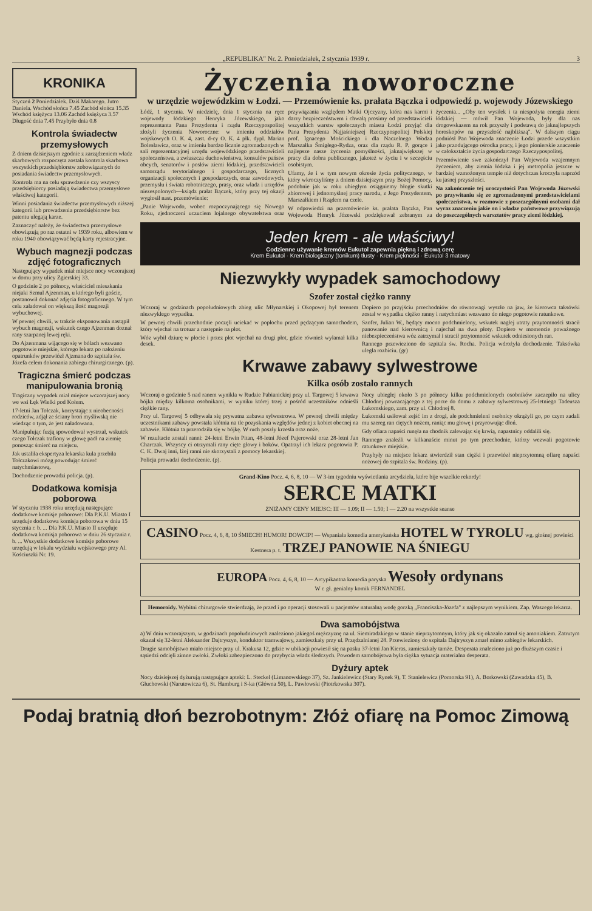„REPUBLIKA" Nr. 2. Poniedziałek, 2 stycznia 1939 r. 3
KRONIKA
Styczeń 2 Poniedziałek. Dziś Makarego. Jutro Daniela. Wschód słońca 7.45 Zachód słońca 15.35 Wschód księżyca 13.06 Zachód księżyca 3.57 Długość dnia 7.45 Przybyło dnia 0.8
Kontrola świadectw przemysłowych
Z dniem dzisiejszym zgodnie z zarządzeniem władz skarbowych rozpoczęta została kontrola skarbowa wszystkich przedsiębiorstw zobowiązanych do posiadania świadectw przemysłowych.
Kontrola ma na celu sprawdzenie czy wszyscy przedsiębiorcy posiadają świadectwa przemysłowe właściwej kategorii.
Winni posiadania świadectw przemysłowych niższej kategorii lub prowadzenia przedsiębiorstw bez patentu ulegają karze.
Zaznaczyć należy, że świadectwa przemysłowe obowiązują po raz ostatni w 1939 roku, albowiem w roku 1940 obowiązywać będą karty rejestracyjne.
Wybuch magnezji podczas zdjęć fotograficznych
Następujący wypadek miał miejsce nocy wczorajszej w domu przy ulicy Zgierskiej 33.
O godzinie 2 po północy, właściciel mieszkania niejaki Szmul Ajzenman, u którego byli goście, postanowił dokonać zdjęcia fotograficznego. W tym celu załadował on większą ilość magnezji wybuchowej.
W pewnej chwili, w trakcie eksponowania nastąpił wybuch magnezji, wskutek czego Ajzenman doznał rany szarpanej lewej ręki.
Do Ajzenmana wijącego się w bólach wezwano pogotowie miejskie, którego lekarz po nałożeniu opatrunków przewiózł Ajzmana do szpitala św. Józefa celem dokonania zabiegu chirurgicznego. (p).
Tragiczna śmierć podczas manipulowania bronią
Tragiczny wypadek miał miejsce wczorajszej nocy we wsi Łęk Wielki pod Kołem.
17-letni Jan Tołczak, korzystając z nieobecności rodziców, zdjął ze ściany broń myśliwską nie wiedząc o tym, że jest naładowana.
Manipulując fuzją spowodował wystrzał, wskutek czego Tołczak trafiony w głowę padł na ziemię ponosząc śmierć na miejscu.
Jak ustaliła ekspertyza lekarska kula przebiła Tołczakowi mózg powodując śmierć natychmiastową.
Dochodzenie prowadzi policja. (p).
Dodatkowa komisja poborowa
W styczniu 1938 roku urzędują następujące dodatkowe komisje poborowe: Dla P.K.U. Miasto I urzęduje dodatkowa komisja poborowa w dniu 15 stycznia r. b. ... Dla P.K.U. Miasto II urzęduje dodatkowa komisja poborowa w dniu 26 stycznia r. b. ... Wszystkie dodatkowe komisje poborowe urzędują w lokalu wydziału wojskowego przy Al. Kościuszki Nr. 19.
Życzenia noworoczne
w urzędzie wojewódzkim w Łodzi. — Przemówienie ks. prałata Bączka i odpowiedź p. wojewody Józewskiego
Łódź, 1 stycznia. W niedzielę, dnia 1 stycznia na ręce wojewody łódzkiego Henryka Józewskiego, jako reprezentanta Pana Prezydenta i rządu Rzeczypospolitej złożyli życzenia Noworoczne: w imieniu oddziałów wojskowych O. K. 4, zast. d-cy O. K. 4 płk. dypl. Marian Bolesławicz, oraz w imieniu bardzo licznie zgromadzonych w sali reprezentacyjnej urzędu wojewódzkiego przedstawicieli społeczeństwa, a zwłaszcza duchowieństwa, konsulów państw obcych, senatorów i posłów ziemi łódzkiej, przedstawicieli samorządu terytorialnego i gospodarczego, licznych organizacji społecznych i gospodarczych, oraz zawodowych, przemysłu i świata robotniczego, prasy, oraz władz i urzędów niezespolonych—ksiądz prałat Bączek, który przy tej okazji wygłosił nast. przemówienie:
„Panie Wojewodo, wobec rozpoczynającego się Nowego Roku, zjednoczeni uczuciem lojalnego obywatelstwa oraz przywiązania względem Matki Ojczyzny, która nas karmi i darzy bezpieczeństwem i chwałą prosimy od przedstawicieli wszystkich warstw społecznych miasta Łodzi przyjąć dla Pana Prezydenta Najjaśniejszej Rzeczypospolitej Polskiej prof. Ignacego Mościckiego i dla Naczelnego Wodza Marszałka Śmigłego-Rydza, oraz dla rządu R. P. gorące i najlepsze nasze życzenia pomyślności, jaknajwiększej w pracy dla dobra publicznego, jakoteż w życiu i w szczęściu osobistym.
Ufamy, że i w tym nowym okresie życia politycznego, w który wkroczyliśmy z dniem dzisiejszym przy Bożej Pomocy, podobnie jak w roku ubiegłym osiągniemy błogie skutki zbiorowej i jednomyślnej pracy narodu, z Jego Prezydentem, Marszałkiem i Rządem na czele.
W odpowiedzi na przemówienie ks. prałata Bączka, Pan Wojewoda Henryk Józewski podziękował zebranym za życzenia... „Oby ten wysiłek i ta niespożyta energia ziemi łódzkiej — mówił Pan Wojewoda, były dla nas drogowskazem na rok przyszły i podstawą do jaknajlepszych horoskopów na przyszłość najbliższą". W dalszym ciągu podniósł Pan Wojewoda znaczenie Łodzi przede wszystkim jako przodującego ośrodka pracy, i jego pionierskie znaczenie w całokształcie życia gospodarczego Rzeczypospolitej.
Przemówienie swe zakończył Pan Wojewoda wzajemnym życzeniem, aby ziemia łódzka i jej metropolia jeszcze w bardziej wzmożonym tempie niż dotychczas kroczyła naprzód ku jasnej przyszłości.
Na zakończenie tej uroczystości Pan Wojewoda Józewski po przywitaniu się ze zgromadzonymi przedstawicielami społeczeństwa, w rozmowie z poszczególnymi osobami dał wyraz znaczeniu jakie on i władze państwowe przywiązują do poszczególnych warsztatów pracy ziemi łódzkiej.
Jeden krem - ale właściwy!
Codzienne używanie kremów Eukutol zapewnia piękną i zdrową cerę
Krem Eukutol · Krem biologiczny (tonikum) tłusty · Krem piękności · Eukutol 3 matowy
Niezwykły wypadek samochodowy
Szofer został ciężko ranny
Wczoraj w godzinach popołudniowych zbieg ulic Młynarskiej i Okopowej był terenem niezwykłego wypadku.
W pewnej chwili przechodnie poczęli uciekać w popłochu przed pędzącym samochodem, który wjechał na trotuar a następnie na płot.
Wóz wybił dziurę w płocie i przez płot wjechał na drugi płot, gdzie również wyłamał kilka desek.
Dopiero po przyjściu przechodniów do równowagi wyszło na jaw, że kierowca taksówki został w wypadku ciężko ranny i natychmiast wezwano do niego pogotowie ratunkowe.
Szofer, Julian W., będący mocno podchmielony, wskutek nagłej utraty przytomności stracił panowanie nad kierownicą i najechał na dwa płoty. Dopiero w momencie poważnego niebezpieczeństwa wóz zatrzymał i stracił przytomność wskutek odniesionych ran.
Rannego przewieziono do szpitala św. Rocha. Policja wdrożyła dochodzenie. Taksówka uległa rozbiciu. (gr)
Krwawe zabawy sylwestrowe
Kilka osób zostało rannych
Wczoraj o godzinie 5 nad ranem wynikła w Rudzie Pabianickiej przy ul. Targowej 5 krwawa bójka między kilkoma osobnikami, w wyniku której trzej z pośród uczestników odnieśli ciężkie rany.
Przy ul. Targowej 5 odbywała się prywatna zabawa sylwestrowa. W pewnej chwili między uczestnikami zabawy powstała kłótnia na tle pozyskania względów jednej z kobiet obecnej na zabawie. Kłótnia ta przerodziła się w bójkę. W ruch poszły krzesła oraz noże.
W rezultacie zostali ranni: 24-letni Erwin Pitan, 48-letni Józef Pajerowski oraz 28-letni Jan Charczak. Wszyscy ci otrzymali rany cięte głowy i boków. Opatrzył ich lekarz pogotowia P. C. K. Dwaj inni, lżej ranni nie skorzystali z pomocy lekarskiej.
Policja prowadzi dochodzenie. (p).
Nocy ubiegłej około 3 po północy kilku podchmielonych osobników zaczepiło na ulicy Chłodnej powracającego z tej porze do domu z zabawy sylwestrowej 25-letniego Tadeusza Łukomskiego, zam. przy ul. Chłodnej 8.
Łukomski usiłował zejść im z drogi, ale podchmieleni osobnicy okrążyli go, po czym zadali mu szereg ran ciętych nożem, raniąc mu głowę i przyrowując dłoń.
Gdy ofiara napaści runęła na chodnik zalewając się krwią, napastnicy oddalili się.
Rannego znaleźli w kilkanaście minut po tym przechodnie, którzy wezwali pogotowie ratunkowe miejskie.
Przybyły na miejsce lekarz stwierdził stan ciężki i przewiózł nieprzytomną ofiarę napaści nożowej do szpitala św. Rodziny. (p).
Grand-Kino Pocz. 4, 6, 8, 10 — W 3-im tygodniu wyświetlania arcydzieła, które bije wszelkie rekordy!
SERCE MATKI
ZNIŻAMY CENY MIEJSC: III — 1.09; II — 1.50; I — 2.20 na wszystkie seanse
CASINO Pocz. 4, 6, 8, 10 ŚMIECH! HUMOR! DOWCIP! — Wspaniała komedia amerykańska HOTEL W TYROLU wg. głośnej powieści Kestnera p. t. TRZEJ PANOWIE NA ŚNIEGU
EUROPA Pocz. 4, 6, 8, 10 — Arcypikantna komedia paryska Wesoły ordynans
W r. gł. genialny komik FERNANDEL
Hemoroidy. Wybitni chirurgowie stwierdzają, że przed i po operacji stosowali u pacjentów naturalną wodę gorzką „Franciszka-Józefa" z najlepszym wynikiem. Zap. Waszego lekarza.
Dwa samobójstwa
a) W dniu wczorajszym, w godzinach popołudniowych znaleziono jakiegoś mężczyznę na ul. Siemiradzkiego w stanie nieprzytomnym, który jak się okazało zatruł się amoniakiem. Zatrutym okazał się 32-letni Aleksander Dajtryszyn, konduktor tramwajowy, zamieszkały przy ul. Przędzalnianej 28. Przewieziony do szpitala Dajtryszyn zmarł mimo zabiegów lekarskich.
Drugie samobójstwo miało miejsce przy ul. Krakusa 12, gdzie w ubikacji powiesił się na pasku 37-letni Jan Kieras, zamieszkały tamże. Desperata znaleziono już po dłuższym czasie i sąsiedzi odcięli zimne zwłoki. Zwłoki zabezpieczono do przybycia władz śledczych. Powodem samobójstwa była ciężka sytuacja materialna desperata.
Dyżury aptek
Nocy dzisiejszej dyżurują następujące apteki: L. Steckel (Limanowskiego 37), Sz. Jankielewicz (Stary Rynek 9), T. Stanielewicz (Pomorska 91), A. Borkowski (Zawadzka 45), B. Głuchowski (Narutowicza 6), St. Hamburg i S-ka (Główna 50), L. Pawłowski (Piotrkowska 307).
Podaj bratnią dłoń bezrobotnym: Złóż ofiarę na Pomoc Zimową